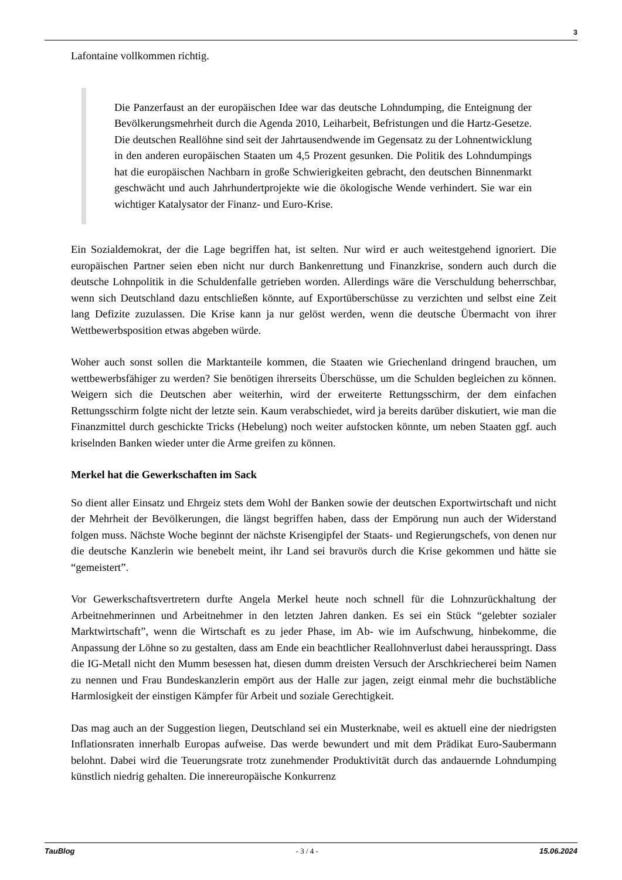3
Lafontaine vollkommen richtig.
Die Panzerfaust an der europäischen Idee war das deutsche Lohndumping, die Enteignung der Bevölkerungsmehrheit durch die Agenda 2010, Leiharbeit, Befristungen und die Hartz-Gesetze. Die deutschen Reallöhne sind seit der Jahrtausendwende im Gegensatz zu der Lohnentwicklung in den anderen europäischen Staaten um 4,5 Prozent gesunken. Die Politik des Lohndumpings hat die europäischen Nachbarn in große Schwierigkeiten gebracht, den deutschen Binnenmarkt geschwächt und auch Jahrhundertprojekte wie die ökologische Wende verhindert. Sie war ein wichtiger Katalysator der Finanz- und Euro-Krise.
Ein Sozialdemokrat, der die Lage begriffen hat, ist selten. Nur wird er auch weitestgehend ignoriert. Die europäischen Partner seien eben nicht nur durch Bankenrettung und Finanzkrise, sondern auch durch die deutsche Lohnpolitik in die Schuldenfalle getrieben worden. Allerdings wäre die Verschuldung beherrschbar, wenn sich Deutschland dazu entschließen könnte, auf Exportüberschüsse zu verzichten und selbst eine Zeit lang Defizite zuzulassen. Die Krise kann ja nur gelöst werden, wenn die deutsche Übermacht von ihrer Wettbewerbsposition etwas abgeben würde.
Woher auch sonst sollen die Marktanteile kommen, die Staaten wie Griechenland dringend brauchen, um wettbewerbsfähiger zu werden? Sie benötigen ihrerseits Überschüsse, um die Schulden begleichen zu können. Weigern sich die Deutschen aber weiterhin, wird der erweiterte Rettungsschirm, der dem einfachen Rettungsschirm folgte nicht der letzte sein. Kaum verabschiedet, wird ja bereits darüber diskutiert, wie man die Finanzmittel durch geschickte Tricks (Hebelung) noch weiter aufstocken könnte, um neben Staaten ggf. auch kriselnden Banken wieder unter die Arme greifen zu können.
Merkel hat die Gewerkschaften im Sack
So dient aller Einsatz und Ehrgeiz stets dem Wohl der Banken sowie der deutschen Exportwirtschaft und nicht der Mehrheit der Bevölkerungen, die längst begriffen haben, dass der Empörung nun auch der Widerstand folgen muss. Nächste Woche beginnt der nächste Krisengipfel der Staats- und Regierungschefs, von denen nur die deutsche Kanzlerin wie benebelt meint, ihr Land sei bravurös durch die Krise gekommen und hätte sie “gemeistert”.
Vor Gewerkschaftsvertretern durfte Angela Merkel heute noch schnell für die Lohnzurückhaltung der Arbeitnehmerinnen und Arbeitnehmer in den letzten Jahren danken. Es sei ein Stück “gelebter sozialer Marktwirtschaft”, wenn die Wirtschaft es zu jeder Phase, im Ab- wie im Aufschwung, hinbekomme, die Anpassung der Löhne so zu gestalten, dass am Ende ein beachtlicher Reallohnverlust dabei herausspringt. Dass die IG-Metall nicht den Mumm besessen hat, diesen dumm dreisten Versuch der Arschkriecherei beim Namen zu nennen und Frau Bundeskanzlerin empört aus der Halle zur jagen, zeigt einmal mehr die buchstäbliche Harmlosigkeit der einstigen Kämpfer für Arbeit und soziale Gerechtigkeit.
Das mag auch an der Suggestion liegen, Deutschland sei ein Musterknabe, weil es aktuell eine der niedrigsten Inflationsraten innerhalb Europas aufweise. Das werde bewundert und mit dem Prädikat Euro-Saubermann belohnt. Dabei wird die Teuerungsrate trotz zunehmender Produktivität durch das andauernde Lohndumping künstlich niedrig gehalten. Die innereuropäische Konkurrenz
TauBlog - 3 / 4 - 15.06.2024